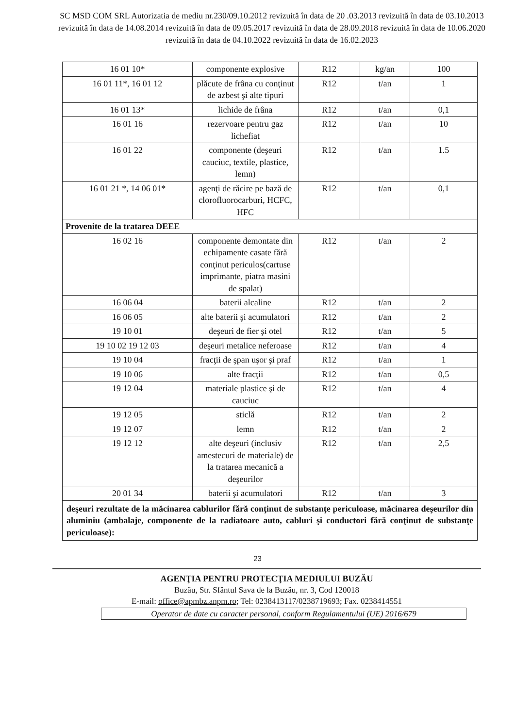SC MSD COM SRL Autorizatia de mediu nr.230/09.10.2012 revizuită în data de 20 .03.2013 revizuită în data de 03.10.2013 revizuită în data de 14.08.2014 revizuită în data de 09.05.2017 revizuită în data de 28.09.2018 revizuită în data de 10.06.2020 revizuită în data de 04.10.2022 revizuită în data de 16.02.2023
| 16 01 10* | componente explosive | R12 | kg/an | 100 |
| 16 01 11*, 16 01 12 | plăcute de frâna cu conţinut de azbest şi alte tipuri | R12 | t/an | 1 |
| 16 01 13* | lichide de frâna | R12 | t/an | 0,1 |
| 16 01 16 | rezervoare pentru gaz lichefiat | R12 | t/an | 10 |
| 16 01 22 | componente (deşeuri cauciuc, textile, plastice, lemn) | R12 | t/an | 1.5 |
| 16 01 21 *, 14 06 01* | agenţi de răcire pe bază de clorofluorocarburi, HCFC, HFC | R12 | t/an | 0,1 |
| Provenite de la tratarea DEEE | | | | |
| 16 02 16 | componente demontate din echipamente casate fără conţinut periculos(cartuse imprimante, piatra masini de spalat) | R12 | t/an | 2 |
| 16 06 04 | baterii alcaline | R12 | t/an | 2 |
| 16 06 05 | alte baterii şi acumulatori | R12 | t/an | 2 |
| 19 10 01 | deşeuri de fier şi otel | R12 | t/an | 5 |
| 19 10 02 19 12 03 | deşeuri metalice neferoase | R12 | t/an | 4 |
| 19 10 04 | fracţii de şpan uşor şi praf | R12 | t/an | 1 |
| 19 10 06 | alte fracţii | R12 | t/an | 0,5 |
| 19 12 04 | materiale plastice şi de cauciuc | R12 | t/an | 4 |
| 19 12 05 | sticlă | R12 | t/an | 2 |
| 19 12 07 | lemn | R12 | t/an | 2 |
| 19 12 12 | alte deşeuri (inclusiv amestecuri de materiale) de la tratarea mecanică a deşeurilor | R12 | t/an | 2,5 |
| 20 01 34 | baterii şi acumulatori | R12 | t/an | 3 |
| deşeuri rezultate de la măcinarea cablurilor fără conţinut de substanţe periculoase, măcinarea deşeurilor din aluminiu (ambalaje, componente de la radiatoare auto, cabluri şi conductori fără conţinut de substanţe periculoase): | | | | |
23
AGENŢIA PENTRU PROTECŢIA MEDIULUI BUZĂU
Buzău, Str. Sfântul Sava de la Buzău, nr. 3, Cod 120018
E-mail: office@apmbz.anpm.ro; Tel: 0238413117/0238719693; Fax. 0238414551
Operator de date cu caracter personal, conform Regulamentului (UE) 2016/679